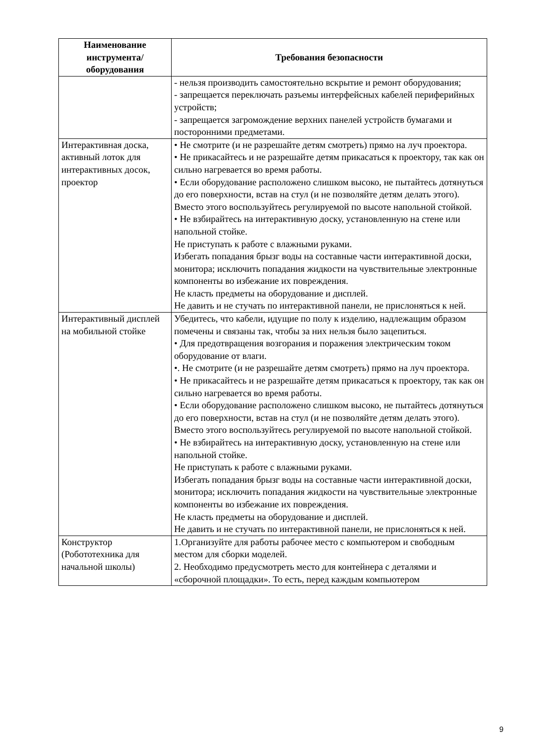| Наименование инструмента/ оборудования | Требования безопасности |
| --- | --- |
| | - нельзя производить самостоятельно вскрытие и ремонт оборудования; - запрещается переключать разъемы интерфейсных кабелей периферийных устройств; - запрещается загромождение верхних панелей устройств бумагами и посторонними предметами. |
| Интерактивная доска, активный лоток для интерактивных досок, проектор | • Не смотрите (и не разрешайте детям смотреть) прямо на луч проектора. • Не прикасайтесь и не разрешайте детям прикасаться к проектору, так как он сильно нагревается во время работы. • Если оборудование расположено слишком высоко, не пытайтесь дотянуться до его поверхности, встав на стул (и не позволяйте детям делать этого). Вместо этого воспользуйтесь регулируемой по высоте напольной стойкой. • Не взбирайтесь на интерактивную доску, установленную на стене или напольной стойке. Не приступать к работе с влажными руками. Избегать попадания брызг воды на составные части интерактивной доски, монитора; исключить попадания жидкости на чувствительные электронные компоненты во избежание их повреждения. Не класть предметы на оборудование и дисплей. Не давить и не стучать по интерактивной панели, не прислоняться к ней. |
| Интерактивный дисплей на мобильной стойке | Убедитесь, что кабели, идущие по полу к изделию, надлежащим образом помечены и связаны так, чтобы за них нельзя было зацепиться. • Для предотвращения возгорания и поражения электрическим током оборудование от влаги. •. Не смотрите (и не разрешайте детям смотреть) прямо на луч проектора. • Не прикасайтесь и не разрешайте детям прикасаться к проектору, так как он сильно нагревается во время работы. • Если оборудование расположено слишком высоко, не пытайтесь дотянуться до его поверхности, встав на стул (и не позволяйте детям делать этого). Вместо этого воспользуйтесь регулируемой по высоте напольной стойкой. • Не взбирайтесь на интерактивную доску, установленную на стене или напольной стойке. Не приступать к работе с влажными руками. Избегать попадания брызг воды на составные части интерактивной доски, монитора; исключить попадания жидкости на чувствительные электронные компоненты во избежание их повреждения. Не класть предметы на оборудование и дисплей. Не давить и не стучать по интерактивной панели, не прислоняться к ней. |
| Конструктор (Робототехника для начальной школы) | 1.Организуйте для работы рабочее место с компьютером и свободным местом для сборки моделей. 2. Необходимо предусмотреть место для контейнера с деталями и «сборочной площадки». То есть, перед каждым компьютером |
9